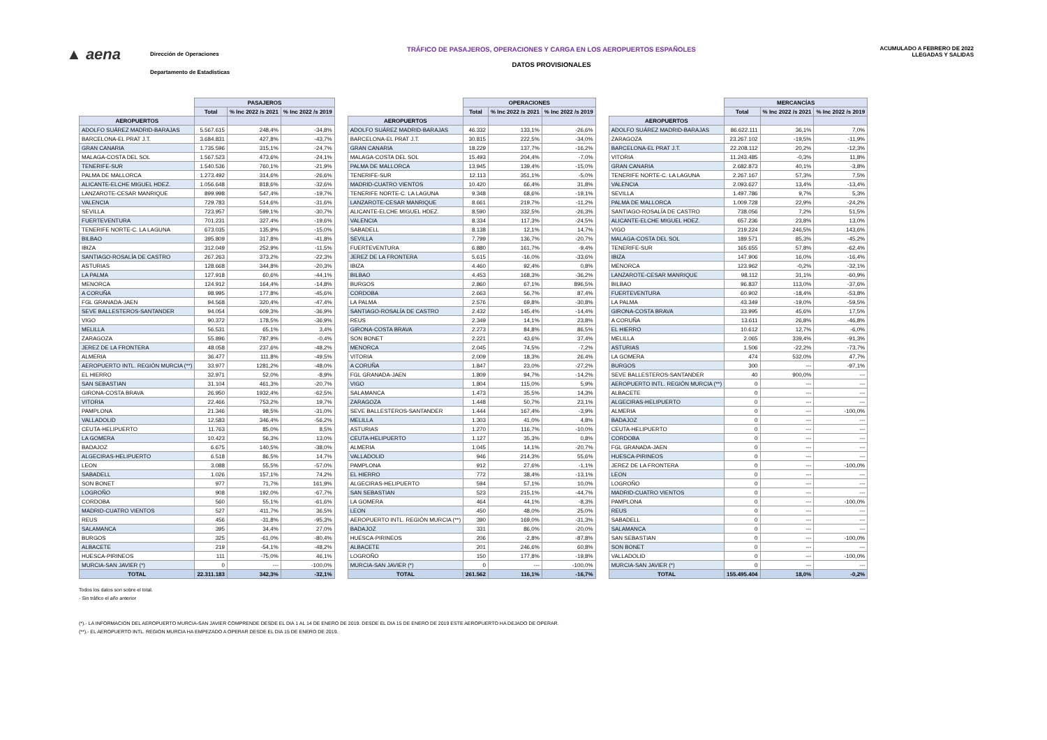▲ aena
Dirección de Operaciones
Departamento de Estadísticas
TRÁFICO DE PASAJEROS, OPERACIONES Y CARGA EN LOS AEROPUERTOS ESPAÑOLES
DATOS PROVISIONALES
ACUMULADO A FEBRERO DE 2022
LLEGADAS Y SALIDAS
| | PASAJEROS | | |
| --- | --- | --- | --- |
| | Total | % Inc 2022 /s 2021 | % Inc 2022 /s 2019 |
| AEROPUERTOS | | | |
| ADOLFO SUÁREZ MADRID-BARAJAS | 5.567.615 | 248,4% | -34,8% |
| BARCELONA-EL PRAT J.T. | 3.684.831 | 427,8% | -43,7% |
| GRAN CANARIA | 1.735.596 | 315,1% | -24,7% |
| MALAGA-COSTA DEL SOL | 1.567.523 | 473,6% | -24,1% |
| TENERIFE-SUR | 1.540.536 | 760,1% | -21,9% |
| PALMA DE MALLORCA | 1.273.492 | 314,6% | -26,6% |
| ALICANTE-ELCHE MIGUEL HDEZ. | 1.056.648 | 818,6% | -32,6% |
| LANZAROTE-CESAR MANRIQUE | 899.998 | 547,4% | -19,7% |
| VALENCIA | 729.783 | 514,6% | -31,6% |
| SEVILLA | 723.957 | 599,1% | -30,7% |
| FUERTEVENTURA | 701.231 | 327,4% | -19,6% |
| TENERIFE NORTE-C. LA LAGUNA | 673.035 | 135,9% | -15,0% |
| BILBAO | 395.809 | 317,8% | -41,8% |
| IBIZA | 312.049 | 252,9% | -11,5% |
| SANTIAGO-ROSALÍA DE CASTRO | 267.263 | 373,2% | -22,3% |
| ASTURIAS | 128.668 | 344,8% | -20,3% |
| LA PALMA | 127.918 | 60,6% | -44,1% |
| MENORCA | 124.912 | 164,4% | -14,8% |
| A CORUÑA | 98.995 | 177,8% | -45,6% |
| FGL GRANADA-JAEN | 94.568 | 320,4% | -47,4% |
| SEVE BALLESTEROS-SANTANDER | 94.054 | 609,3% | -36,9% |
| VIGO | 90.372 | 178,5% | -36,9% |
| MELILLA | 56.531 | 65,1% | 3,4% |
| ZARAGOZA | 55.896 | 787,9% | -0,4% |
| JEREZ DE LA FRONTERA | 48.058 | 237,6% | -48,2% |
| ALMERIA | 36.477 | 111,8% | -49,5% |
| AEROPUERTO INTL. REGIÓN MURCIA (**) | 33.977 | 1281,2% | -48,0% |
| EL HIERRO | 32.971 | 52,0% | -8,9% |
| SAN SEBASTIAN | 31.104 | 461,3% | -20,7% |
| GIRONA-COSTA BRAVA | 26.950 | 1932,4% | -62,5% |
| VITORIA | 22.466 | 753,2% | 19,7% |
| PAMPLONA | 21.346 | 98,5% | -31,0% |
| VALLADOLID | 12.583 | 346,4% | -56,2% |
| CEUTA-HELIPUERTO | 11.763 | 85,0% | 8,5% |
| LA GOMERA | 10.423 | 56,3% | 13,0% |
| BADAJOZ | 6.675 | 140,5% | -38,0% |
| ALGECIRAS-HELIPUERTO | 6.518 | 86,5% | 14,7% |
| LEON | 3.088 | 55,5% | -57,0% |
| SABADELL | 1.026 | 157,1% | 74,2% |
| SON BONET | 977 | 71,7% | 161,9% |
| LOGROÑO | 908 | 192,0% | -67,7% |
| CORDOBA | 560 | 55,1% | -61,6% |
| MADRID-CUATRO VIENTOS | 527 | 411,7% | 36,5% |
| REUS | 456 | -31,8% | -95,3% |
| SALAMANCA | 395 | 34,4% | 27,0% |
| BURGOS | 325 | -61,0% | -80,4% |
| ALBACETE | 219 | -54,1% | -48,2% |
| HUESCA-PIRINEOS | 111 | -75,0% | 46,1% |
| MURCIA-SAN JAVIER (*) | 0 | --- | -100,0% |
| TOTAL | 22.311.183 | 342,3% | -32,1% |
| | OPERACIONES | | |
| --- | --- | --- | --- |
| | Total | % Inc 2022 /s 2021 | % Inc 2022 /s 2019 |
| AEROPUERTOS | | | |
| ADOLFO SUÁREZ MADRID-BARAJAS | 46.332 | 133,1% | -26,6% |
| BARCELONA-EL PRAT J.T. | 30.815 | 222,5% | -34,0% |
| GRAN CANARIA | 18.229 | 137,7% | -16,2% |
| MALAGA-COSTA DEL SOL | 15.493 | 204,4% | -7,0% |
| PALMA DE MALLORCA | 13.945 | 139,4% | -15,0% |
| TENERIFE-SUR | 12.113 | 351,1% | -5,0% |
| MADRID-CUATRO VIENTOS | 10.420 | 66,4% | 31,8% |
| TENERIFE NORTE-C. LA LAGUNA | 9.348 | 68,6% | -19,1% |
| LANZAROTE-CESAR MANRIQUE | 8.661 | 219,7% | -11,2% |
| ALICANTE-ELCHE MIGUEL HDEZ. | 8.590 | 332,5% | -26,3% |
| VALENCIA | 8.334 | 117,3% | -24,5% |
| SABADELL | 8.138 | 12,1% | 14,7% |
| SEVILLA | 7.799 | 136,7% | -20,7% |
| FUERTEVENTURA | 6.880 | 161,7% | -9,4% |
| JEREZ DE LA FRONTERA | 5.615 | -16,0% | -33,6% |
| IBIZA | 4.460 | 92,4% | 0,8% |
| BILBAO | 4.453 | 168,3% | -36,2% |
| BURGOS | 2.860 | 67,1% | 896,5% |
| CORDOBA | 2.663 | 56,7% | 87,4% |
| LA PALMA | 2.576 | 69,8% | -30,8% |
| SANTIAGO-ROSALÍA DE CASTRO | 2.432 | 145,4% | -14,4% |
| REUS | 2.349 | 14,1% | 23,8% |
| GIRONA-COSTA BRAVA | 2.273 | 84,8% | 86,5% |
| SON BONET | 2.221 | 43,6% | 37,4% |
| MENORCA | 2.045 | 74,5% | -7,2% |
| VITORIA | 2.009 | 18,3% | 26,4% |
| A CORUÑA | 1.847 | 23,0% | -27,2% |
| FGL GRANADA-JAEN | 1.809 | 94,7% | -14,2% |
| VIGO | 1.804 | 115,0% | 5,9% |
| SALAMANCA | 1.473 | 35,5% | 14,3% |
| ZARAGOZA | 1.448 | 50,7% | 23,1% |
| SEVE BALLESTEROS-SANTANDER | 1.444 | 167,4% | -3,9% |
| MELILLA | 1.303 | 41,0% | 4,8% |
| ASTURIAS | 1.270 | 116,7% | -10,0% |
| CEUTA-HELIPUERTO | 1.127 | 35,3% | 0,8% |
| ALMERIA | 1.045 | 14,1% | -20,7% |
| VALLADOLID | 946 | 214,3% | 55,6% |
| PAMPLONA | 912 | 27,6% | -1,1% |
| EL HIERRO | 772 | 38,4% | -13,1% |
| ALGECIRAS-HELIPUERTO | 594 | 57,1% | 10,0% |
| SAN SEBASTIAN | 523 | 215,1% | -44,7% |
| LA GOMERA | 464 | 44,1% | -8,3% |
| LEON | 450 | 48,0% | 25,0% |
| AEROPUERTO INTL. REGIÓN MURCIA (**) | 390 | 169,0% | -31,3% |
| BADAJOZ | 331 | 86,0% | -20,0% |
| HUESCA-PIRINEOS | 206 | -2,8% | -87,8% |
| ALBACETE | 201 | 246,6% | 60,8% |
| LOGROÑO | 150 | 177,8% | -19,8% |
| MURCIA-SAN JAVIER (*) | 0 | --- | -100,0% |
| TOTAL | 261.562 | 116,1% | -16,7% |
| | MERCANCÍAS | | |
| --- | --- | --- | --- |
| | Total | % Inc 2022 /s 2021 | % Inc 2022 /s 2019 |
| AEROPUERTOS | | | |
| ADOLFO SUÁREZ MADRID-BARAJAS | 86.622.111 | 36,1% | 7,0% |
| ZARAGOZA | 23.267.102 | -19,5% | -11,9% |
| BARCELONA-EL PRAT J.T. | 22.208.112 | 20,2% | -12,3% |
| VITORIA | 11.243.485 | -0,3% | 11,8% |
| GRAN CANARIA | 2.682.873 | 40,1% | -3,8% |
| TENERIFE NORTE-C. LA LAGUNA | 2.267.167 | 57,3% | 7,5% |
| VALENCIA | 2.093.627 | 13,4% | -13,4% |
| SEVILLA | 1.497.786 | 9,7% | 5,3% |
| PALMA DE MALLORCA | 1.009.728 | 22,9% | -24,2% |
| SANTIAGO-ROSALÍA DE CASTRO | 738.056 | 7,2% | 51,5% |
| ALICANTE-ELCHE MIGUEL HDEZ. | 657.236 | 23,8% | 13,0% |
| VIGO | 219.224 | 246,5% | 143,6% |
| MALAGA-COSTA DEL SOL | 189.571 | 85,3% | -45,2% |
| TENERIFE-SUR | 165.655 | 57,8% | -62,4% |
| IBIZA | 147.906 | 16,0% | -16,4% |
| MENORCA | 123.962 | -0,2% | -32,1% |
| LANZAROTE-CESAR MANRIQUE | 98.112 | 31,1% | -60,9% |
| BILBAO | 96.837 | 113,0% | -37,6% |
| FUERTEVENTURA | 60.902 | -18,4% | -53,8% |
| LA PALMA | 43.349 | -19,0% | -59,5% |
| GIRONA-COSTA BRAVA | 33.995 | 45,6% | 17,5% |
| A CORUÑA | 13.611 | 26,8% | -46,8% |
| EL HIERRO | 10.612 | 12,7% | -6,0% |
| MELILLA | 2.065 | 339,4% | -91,3% |
| ASTURIAS | 1.506 | -22,2% | -73,7% |
| LA GOMERA | 474 | 532,0% | 47,7% |
| BURGOS | 300 | --- | -97,1% |
| SEVE BALLESTEROS-SANTANDER | 40 | 900,0% | --- |
| AEROPUERTO INTL. REGIÓN MURCIA (**) | 0 | --- | --- |
| ALBACETE | 0 | --- | --- |
| ALGECIRAS-HELIPUERTO | 0 | --- | --- |
| ALMERIA | 0 | --- | -100,0% |
| BADAJOZ | 0 | --- | --- |
| CEUTA-HELIPUERTO | 0 | --- | --- |
| CORDOBA | 0 | --- | --- |
| FGL GRANADA-JAEN | 0 | --- | --- |
| HUESCA-PIRINEOS | 0 | --- | --- |
| JEREZ DE LA FRONTERA | 0 | --- | -100,0% |
| LEON | 0 | --- | --- |
| LOGROÑO | 0 | --- | --- |
| MADRID-CUATRO VIENTOS | 0 | --- | --- |
| PAMPLONA | 0 | --- | -100,0% |
| REUS | 0 | --- | --- |
| SABADELL | 0 | --- | --- |
| SALAMANCA | 0 | --- | --- |
| SAN SEBASTIAN | 0 | --- | -100,0% |
| SON BONET | 0 | --- | --- |
| VALLADOLID | 0 | --- | -100,0% |
| MURCIA-SAN JAVIER (*) | 0 | --- | --- |
| TOTAL | 155.495.404 | 18,0% | -0,2% |
Todos los datos son sobre el total.
- Sin tráfico el año anterior
(*).- LA INFORMACION DEL AEROPUERTO MURCIA-SAN JAVIER COMPRENDE DESDE EL DIA 1 AL 14 DE ENERO DE 2019. DESDE EL DIA 15 DE ENERO DE 2019 ESTE AEROPUERTO HA DEJADO DE OPERAR.
(**).- EL AEROPUERTO INTL. REGION MURCIA HA EMPEZADO A OPERAR DESDE EL DIA 15 DE ENERO DE 2019.